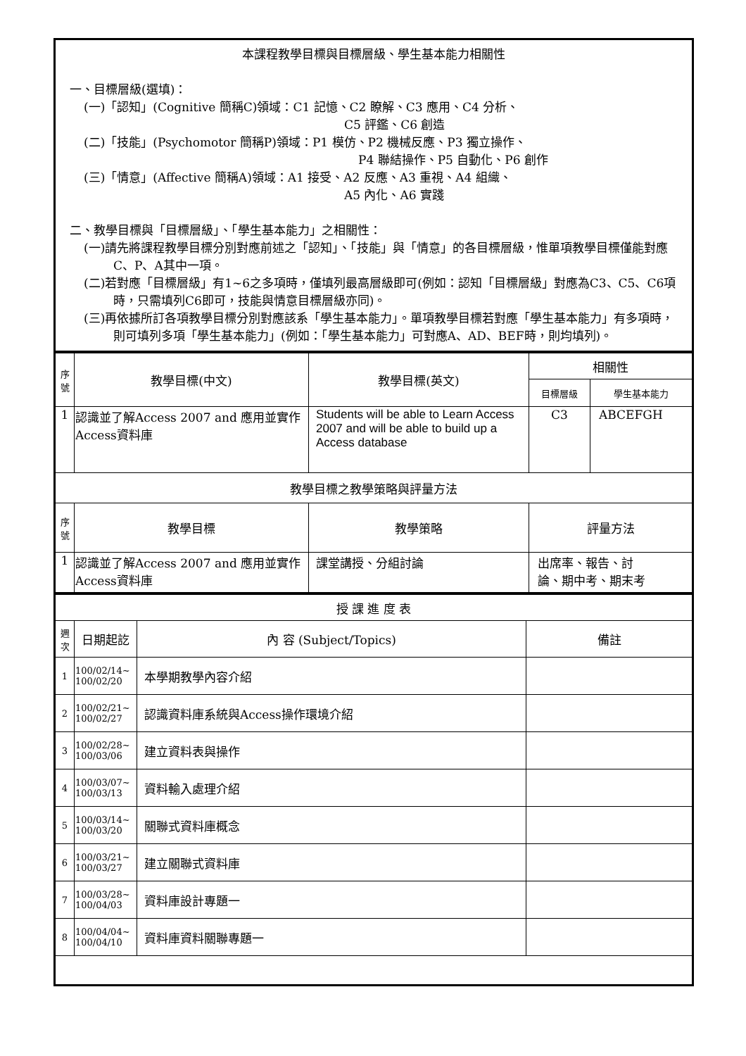| 本課程教學目標與目標層級、學生基本能力相關性 一、目標層級(選填)： (一)「認知」(Cognitive 簡稱C)領域：C1 記憶、C2 瞭解、C3 應用、C4 分析、 C5 評鑑、C6 創造 (二)「技能」(Psychomotor 簡稱P)領域：P1 模仿、P2 機械反應、P3 獨立操作、 P4 聯結操作、P5 自動化、P6 創作 (三)「情意」(Affective 簡稱A)領域：A1 接受、A2 反應、A3 重視、A4 組織、 A5 內化、A6 實踐 二、教學目標與「目標層級」、「學生基本能力」之相關性： (一)請先將課程教學目標分別對應前述之「認知」、「技能」與「情意」的各目標層級，惟單項教學目標僅能對應C、P、A其中一項。 (二)若對應「目標層級」有1~6之多項時，僅填列最高層級即可(例如：認知「目標層級」對應為C3、C5、C6項時，只需填列C6即可，技能與情意目標層級亦同)。 (三)再依據所訂各項教學目標分別對應該系「學生基本能力」。單項教學目標若對應「學生基本能力」有多項時，則可填列多項「學生基本能力」(例如：「學生基本能力」可對應A、AD、BEF時，則均填列)。 |
| 序號 | 教學目標(中文) | 教學目標(英文) | 相關性 | |
| --- | --- | --- | --- | --- |
| | | | 目標層級 | 學生基本能力 |
| 1 | 認識並了解Access 2007 and 應用並實作Access資料庫 | Students will be able to Learn Access 2007 and will be able to build up a Access database | C3 | ABCEFGH |
| 教學目標之教學策略與評量方法 | | | | |
| 序號 | 教學目標 | 教學策略 | 評量方法 | |
| 1 | 認識並了解Access 2007 and 應用並實作Access資料庫 | 課堂講授、分組討論 | 出席率、報告、討 論、期中考、期末考 | |
| 授 課 進 度 表 | | | |
| 週次 | 日期起訖 | 內 容 (Subject/Topics) | 備註 |
| 1 | 100/02/14~ 100/02/20 | 本學期教學內容介紹 | |
| 2 | 100/02/21~ 100/02/27 | 認識資料庫系統與Access操作環境介紹 | |
| 3 | 100/02/28~ 100/03/06 | 建立資料表與操作 | |
| 4 | 100/03/07~ 100/03/13 | 資料輸入處理介紹 | |
| 5 | 100/03/14~ 100/03/20 | 關聯式資料庫概念 | |
| 6 | 100/03/21~ 100/03/27 | 建立關聯式資料庫 | |
| 7 | 100/03/28~ 100/04/03 | 資料庫設計專題一 | |
| 8 | 100/04/04~ 100/04/10 | 資料庫資料關聯專題一 | |